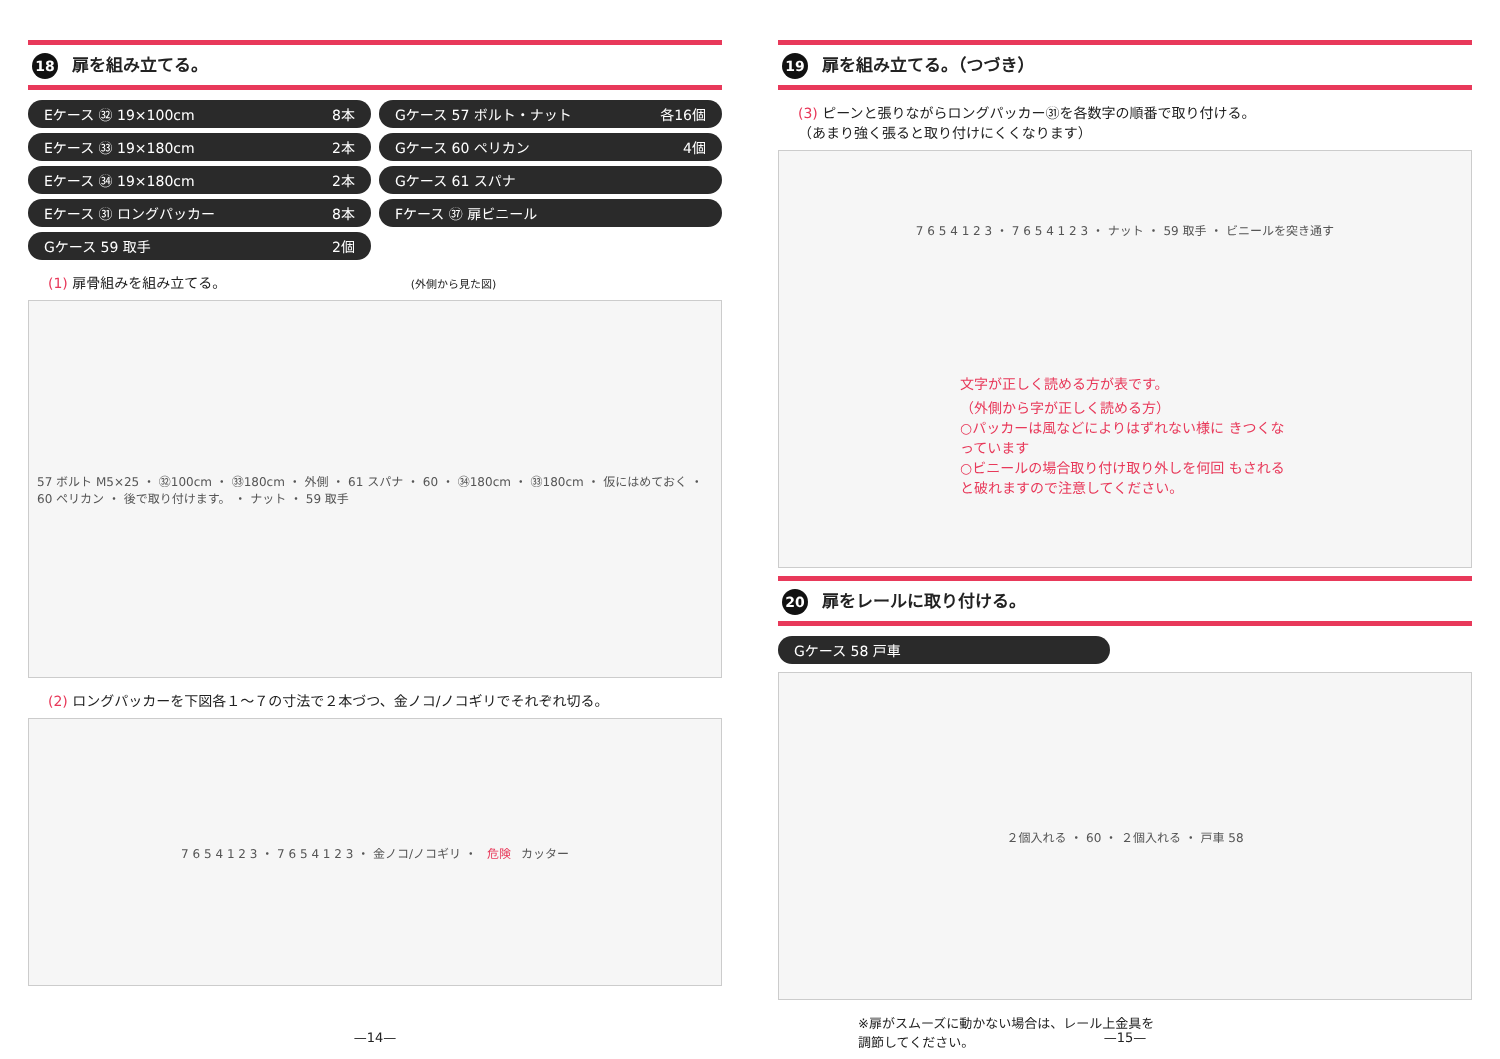18 扉を組み立てる。
Eケース ㉜ 19×100cm 8本
Gケース 57 ボルト・ナット 各16個
Eケース ㉝ 19×180cm 2本
Gケース 60 ペリカン 4個
Eケース ㉞ 19×180cm 2本
Gケース 61 スパナ
Eケース ㉛ ロングパッカー 8本
Fケース ㊲ 扉ビニール
Gケース 59 取手 2個
(1) 扉骨組みを組み立てる。 (外側から見た図)
57 ボルト M5×25 ・ ㉜100cm ・ ㉝180cm ・ 外側 ・ 61 スパナ ・ 60 ・ ㉞180cm ・ ㉝180cm ・ 仮にはめておく ・ 60 ペリカン ・ 後で取り付けます。 ・ ナット ・ 59 取手
(2) ロングパッカーを下図各１～７の寸法で２本づつ、金ノコ/ノコギリでそれぞれ切る。
7 6 5 4 1 2 3 ・ 7 6 5 4 1 2 3 ・ 金ノコ/ノコギリ ・ 危険 カッター
—14—
19 扉を組み立てる。（つづき）
(3) ピーンと張りながらロングパッカー㉛を各数字の順番で取り付ける。
（あまり強く張ると取り付けにくくなります）
7 6 5 4 1 2 3 ・ 7 6 5 4 1 2 3 ・ ナット ・ 59 取手 ・ ビニールを突き通す
文字が正しく読める方が表です。
（外側から字が正しく読める方）
○パッカーは風などによりはずれない様に きつくなっています
○ビニールの場合取り付け取り外しを何回 もされると破れますので注意してください。
20 扉をレールに取り付ける。
Gケース 58 戸車
２個入れる ・ 60 ・ ２個入れる ・ 戸車 58
※扉がスムーズに動かない場合は、レール上金具を
調節してください。
—15—